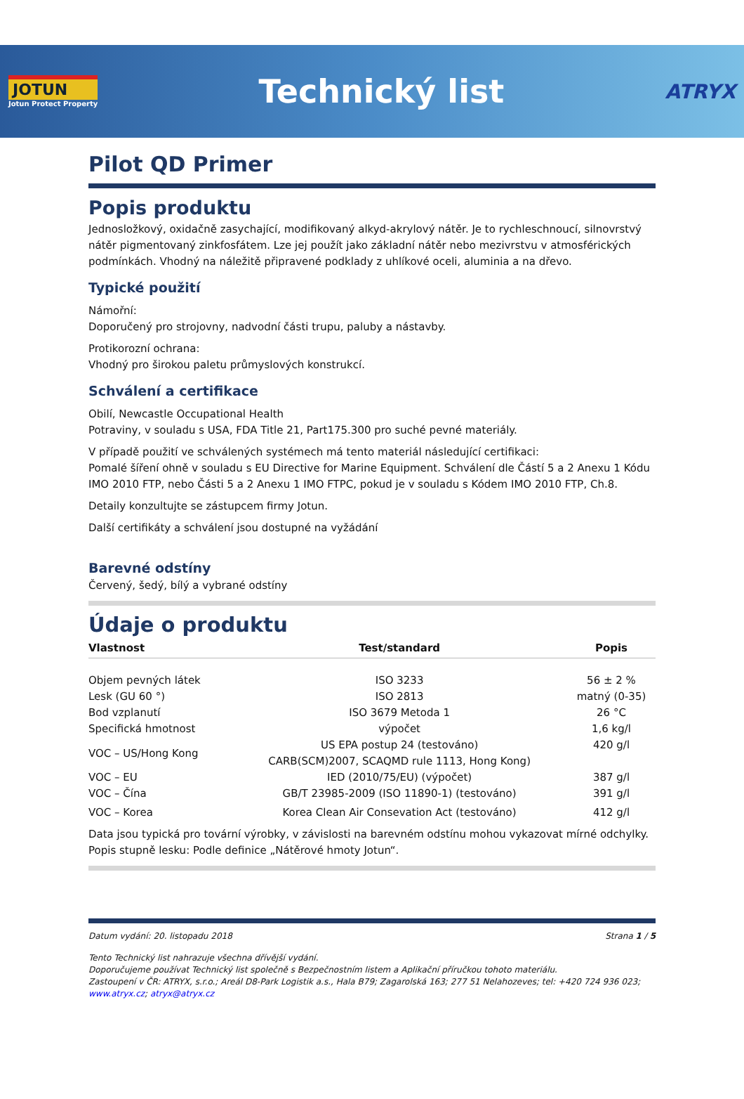JOTUN
Jotun Protect Property
Technický list
ATRYX
Pilot QD Primer
Popis produktu
Jednosložkový, oxidačně zasychající, modifikovaný alkyd-akrylový nátěr. Je to rychleschnoucí, silnovrstvý nátěr pigmentovaný zinkfosfátem. Lze jej použít jako základní nátěr nebo mezivrstvu v atmosférických podmínkách. Vhodný na náležitě připravené podklady z uhlíkové oceli, aluminia a na dřevo.
Typické použití
Námořní:
Doporučený pro strojovny, nadvodní části trupu, paluby a nástavby.
Protikorozní ochrana:
Vhodný pro širokou paletu průmyslových konstrukcí.
Schválení a certifikace
Obilí, Newcastle Occupational Health
Potraviny, v souladu s USA, FDA Title 21, Part175.300 pro suché pevné materiály.
V případě použití ve schválených systémech má tento materiál následující certifikaci:
Pomalé šíření ohně v souladu s EU Directive for Marine Equipment. Schválení dle Částí 5 a 2 Anexu 1 Kódu IMO 2010 FTP, nebo Části 5 a 2 Anexu 1 IMO FTPC, pokud je v souladu s Kódem IMO 2010 FTP, Ch.8.
Detaily konzultujte se zástupcem firmy Jotun.
Další certifikáty a schválení jsou dostupné na vyžádání
Barevné odstíny
Červený, šedý, bílý a vybrané odstíny
Údaje o produktu
| Vlastnost | Test/standard | Popis |
| --- | --- | --- |
| Objem pevných látek | ISO 3233 | 56 ± 2 % |
| Lesk (GU 60 °) | ISO 2813 | matný (0-35) |
| Bod vzplanutí | ISO 3679 Metoda 1 | 26 °C |
| Specifická hmotnost | výpočet | 1,6 kg/l |
| VOC – US/Hong Kong | US EPA postup 24 (testováno) CARB(SCM)2007, SCAQMD rule 1113, Hong Kong) | 420 g/l |
| VOC – EU | IED (2010/75/EU) (výpočet) | 387 g/l |
| VOC – Čína | GB/T 23985-2009 (ISO 11890-1) (testováno) | 391 g/l |
| VOC – Korea | Korea Clean Air Consevation Act (testováno) | 412 g/l |
Data jsou typická pro tovární výrobky, v závislosti na barevném odstínu mohou vykazovat mírné odchylky.
Popis stupně lesku: Podle definice „Nátěrové hmoty Jotun“.
Datum vydání: 20. listopadu 2018 Strana 1 / 5
Tento Technický list nahrazuje všechna dřívější vydání.
Doporučujeme používat Technický list společně s Bezpečnostním listem a Aplikační příručkou tohoto materiálu.
Zastoupení v ČR: ATRYX, s.r.o.; Areál D8-Park Logistik a.s., Hala B79; Zagarolská 163; 277 51 Nelahozeves; tel: +420 724 936 023; www.atryx.cz; atryx@atryx.cz